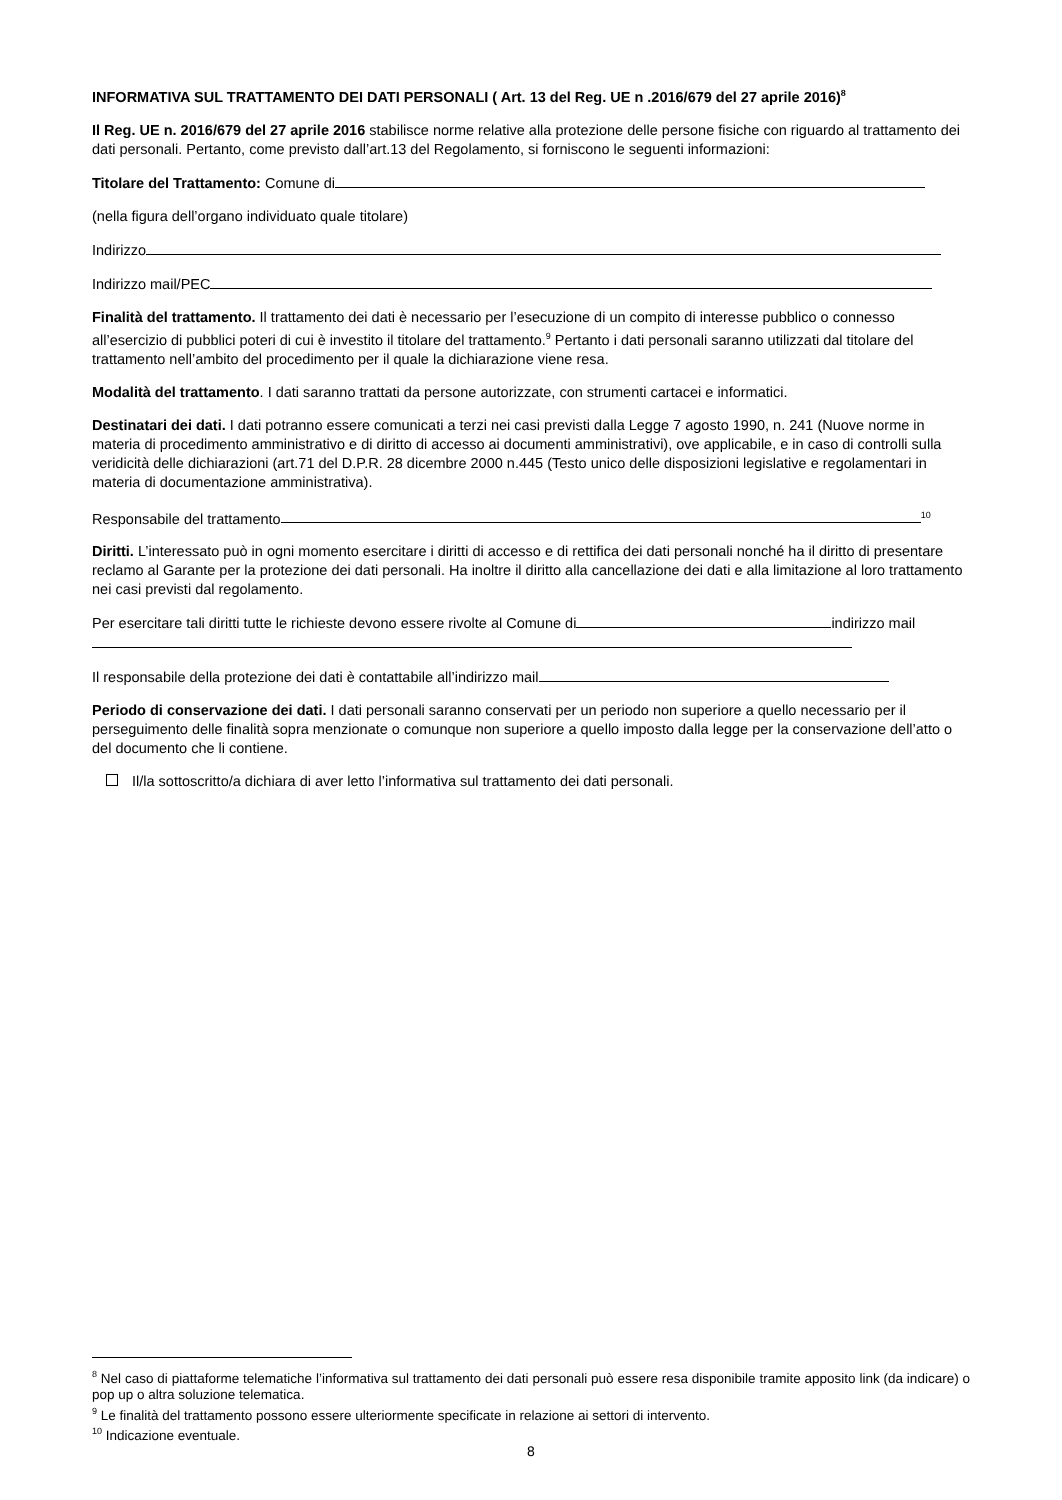INFORMATIVA SUL TRATTAMENTO DEI DATI PERSONALI ( Art. 13 del Reg. UE n .2016/679 del 27 aprile 2016)<sup>8</sup>
Il Reg. UE n. 2016/679 del 27 aprile 2016 stabilisce norme relative alla protezione delle persone fisiche con riguardo al trattamento dei dati personali. Pertanto, come previsto dall’art.13 del Regolamento, si forniscono le seguenti informazioni:
Titolare del Trattamento: Comune di
(nella figura dell’organo individuato quale titolare)
Indirizzo
Indirizzo mail/PEC
Finalità del trattamento. Il trattamento dei dati è necessario per l’esecuzione di un compito di interesse pubblico o connesso all’esercizio di pubblici poteri di cui è investito il titolare del trattamento.<sup>9</sup> Pertanto i dati personali saranno utilizzati dal titolare del trattamento nell’ambito del procedimento per il quale la dichiarazione viene resa.
Modalità del trattamento. I dati saranno trattati da persone autorizzate, con strumenti cartacei e informatici.
Destinatari dei dati. I dati potranno essere comunicati a terzi nei casi previsti dalla Legge 7 agosto 1990, n. 241 (Nuove norme in materia di procedimento amministrativo e di diritto di accesso ai documenti amministrativi), ove applicabile, e in caso di controlli sulla veridicità delle dichiarazioni (art.71 del D.P.R. 28 dicembre 2000 n.445 (Testo unico delle disposizioni legislative e regolamentari in materia di documentazione amministrativa).
Responsabile del trattamento<sup>10</sup>
Diritti. L’interessato può in ogni momento esercitare i diritti di accesso e di rettifica dei dati personali nonché ha il diritto di presentare reclamo al Garante per la protezione dei dati personali. Ha inoltre il diritto alla cancellazione dei dati e alla limitazione al loro trattamento nei casi previsti dal regolamento.
Per esercitare tali diritti tutte le richieste devono essere rivolte al Comune di indirizzo mail
Il responsabile della protezione dei dati è contattabile all’indirizzo mail
Periodo di conservazione dei dati. I dati personali saranno conservati per un periodo non superiore a quello necessario per il perseguimento delle finalità sopra menzionate o comunque non superiore a quello imposto dalla legge per la conservazione dell’atto o del documento che li contiene.
Il/la sottoscritto/a dichiara di aver letto l’informativa sul trattamento dei dati personali.
<sup>8</sup> Nel caso di piattaforme telematiche l’informativa sul trattamento dei dati personali può essere resa disponibile tramite apposito link (da indicare) o pop up o altra soluzione telematica.
<sup>9</sup> Le finalità del trattamento possono essere ulteriormente specificate in relazione ai settori di intervento.
<sup>10</sup> Indicazione eventuale.
8